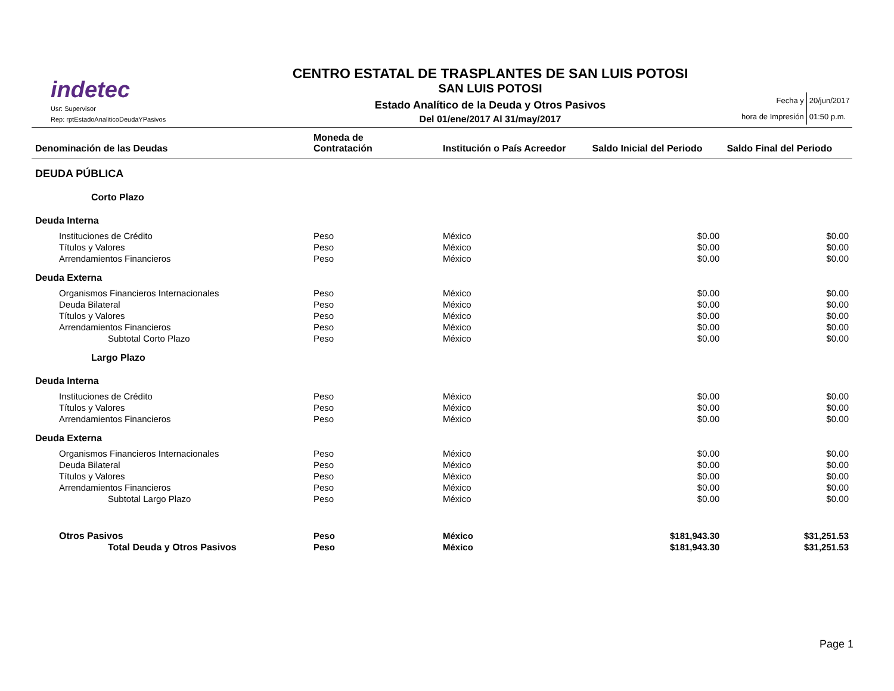indetec
Usr: Supervisor
Rep: rptEstadoAnaliticoDeudaYPasivos
CENTRO ESTATAL DE TRASPLANTES DE SAN LUIS POTOSI
SAN LUIS POTOSI
Estado Analítico de la Deuda y Otros Pasivos
Del 01/ene/2017 Al 31/may/2017
| Fecha y | 20/jun/2017 |
| hora de Impresión | 01:50 p.m. |
| Denominación de las Deudas | Moneda de Contratación | Institución o País Acreedor | Saldo Inicial del Periodo | Saldo Final del Periodo |
| --- | --- | --- | --- | --- |
| DEUDA PÚBLICA | | | | |
| Corto Plazo | | | | |
| Deuda Interna | | | | |
| Instituciones de Crédito | Peso | México | $0.00 | $0.00 |
| Títulos y Valores | Peso | México | $0.00 | $0.00 |
| Arrendamientos Financieros | Peso | México | $0.00 | $0.00 |
| Deuda Externa | | | | |
| Organismos Financieros Internacionales | Peso | México | $0.00 | $0.00 |
| Deuda Bilateral | Peso | México | $0.00 | $0.00 |
| Títulos y Valores | Peso | México | $0.00 | $0.00 |
| Arrendamientos Financieros | Peso | México | $0.00 | $0.00 |
| Subtotal Corto Plazo | Peso | México | $0.00 | $0.00 |
| Largo Plazo | | | | |
| Deuda Interna | | | | |
| Instituciones de Crédito | Peso | México | $0.00 | $0.00 |
| Títulos y Valores | Peso | México | $0.00 | $0.00 |
| Arrendamientos Financieros | Peso | México | $0.00 | $0.00 |
| Deuda Externa | | | | |
| Organismos Financieros Internacionales | Peso | México | $0.00 | $0.00 |
| Deuda Bilateral | Peso | México | $0.00 | $0.00 |
| Títulos y Valores | Peso | México | $0.00 | $0.00 |
| Arrendamientos Financieros | Peso | México | $0.00 | $0.00 |
| Subtotal Largo Plazo | Peso | México | $0.00 | $0.00 |
| Otros Pasivos | Peso | México | $181,943.30 | $31,251.53 |
| Total Deuda y Otros Pasivos | Peso | México | $181,943.30 | $31,251.53 |
Page 1